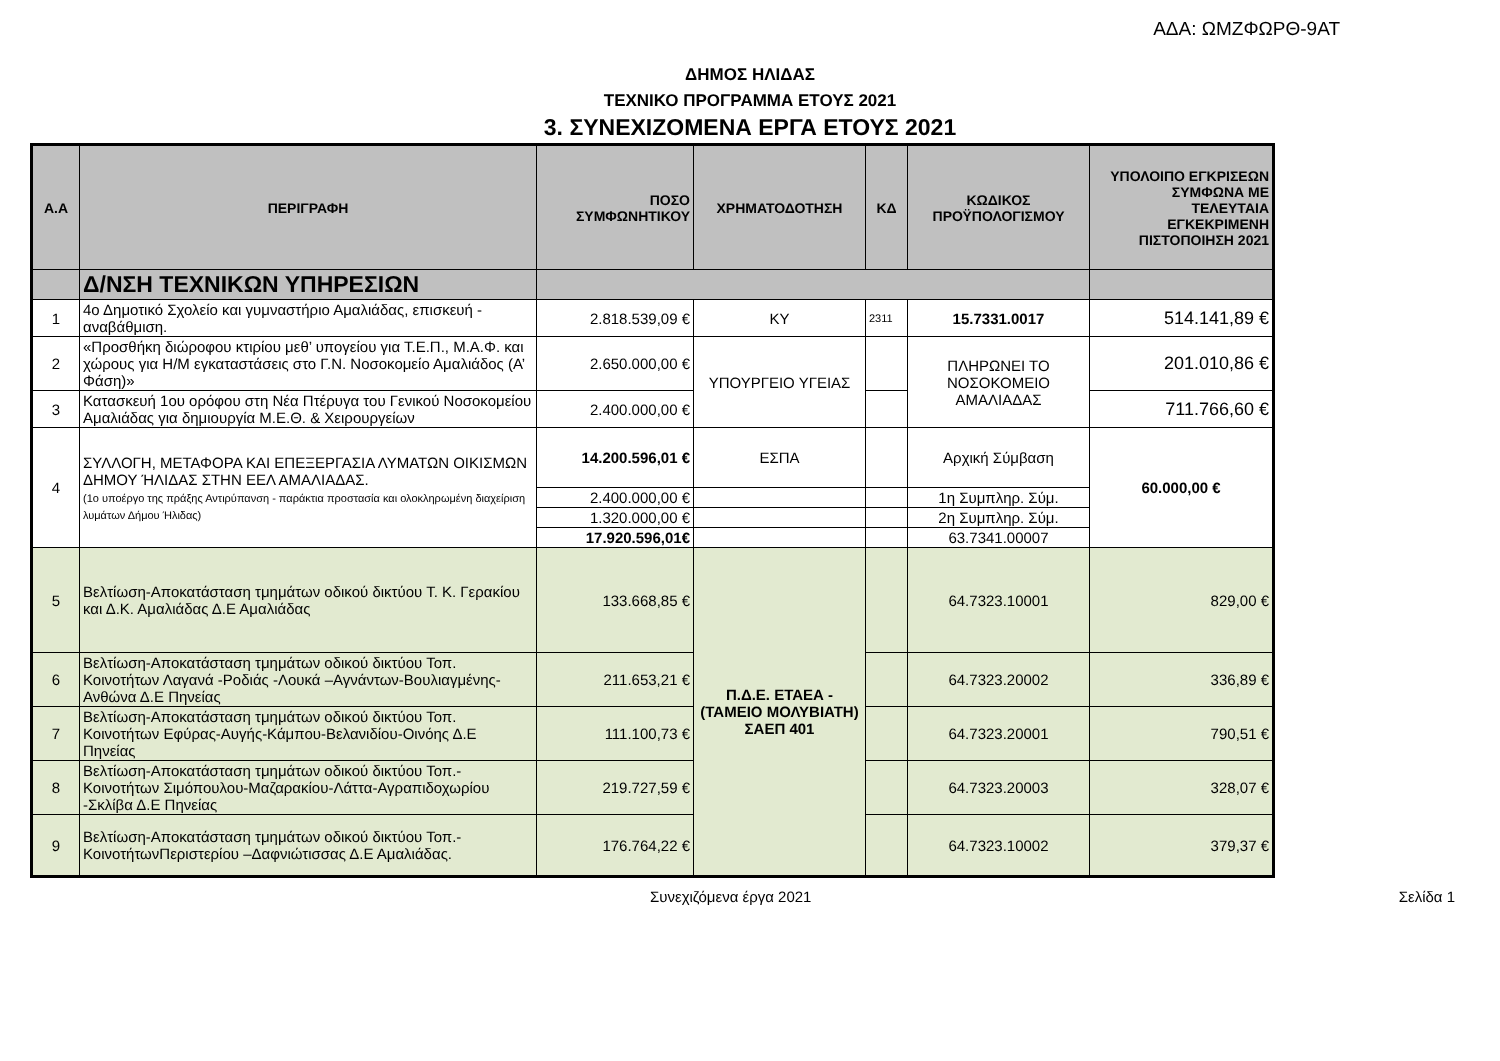ΑΔΑ: ΩΜΖΦΩΡΘ-9ΑΤ
ΔΗΜΟΣ ΗΛΙΔΑΣ
ΤΕΧΝΙΚΟ ΠΡΟΓΡΑΜΜΑ ΕΤΟΥΣ 2021
3. ΣΥΝΕΧΙΖΟΜΕΝΑ ΕΡΓΑ ΕΤΟΥΣ 2021
| Α.Α | ΠΕΡΙΓΡΑΦΗ | ΠΟΣΟ ΣΥΜΦΩΝΗΤΙΚΟΥ | ΧΡΗΜΑΤΟΔΟΤΗΣΗ | ΚΔ | ΚΩΔΙΚΟΣ ΠΡΟΫΠΟΛΟΓΙΣΜΟΥ | ΥΠΟΛΟΙΠΟ ΕΓΚΡΙΣΕΩΝ ΣΥΜΦΩΝΑ ΜΕ ΤΕΛΕΥΤΑΙΑ ΕΓΚΕΚΡΙΜΕΝΗ ΠΙΣΤΟΠΟΙΗΣΗ 2021 |
| --- | --- | --- | --- | --- | --- | --- |
| | Δ/ΝΣΗ ΤΕΧΝΙΚΩΝ ΥΠΗΡΕΣΙΩΝ | | | | | |
| 1 | 4ο Δημοτικό Σχολείο και γυμναστήριο Αμαλιάδας, επισκευή - αναβάθμιση. | 2.818.539,09 € | ΚΥ | 2311 | 15.7331.0017 | 514.141,89 € |
| 2 | «Προσθήκη διώροφου κτιρίου μεθ’ υπογείου για Τ.Ε.Π., Μ.Α.Φ. και χώρους για Η/Μ εγκαταστάσεις στο Γ.Ν. Νοσοκομείο Αμαλιάδος (Α’ Φάση)» | 2.650.000,00 € | ΥΠΟΥΡΓΕΙΟ ΥΓΕΙΑΣ | | ΠΛΗΡΩΝΕΙ ΤΟ ΝΟΣΟΚΟΜΕΙΟ ΑΜΑΛΙΑΔΑΣ | 201.010,86 € |
| 3 | Κατασκευή 1ου ορόφου στη Νέα Πτέρυγα του Γενικού Νοσοκομείου Αμαλιάδας για δημιουργία Μ.Ε.Θ. & Χειρουργείων | 2.400.000,00 € | | | | 711.766,60 € |
| 4 | ΣΥΛΛΟΓΗ, ΜΕΤΑΦΟΡΑ ΚΑΙ ΕΠΕΞΕΡΓΑΣΙΑ ΛΥΜΑΤΩΝ ΟΙΚΙΣΜΩΝ ΔΗΜΟΥ ΉΛΙΔΑΣ ΣΤΗΝ ΕΕΛ ΑΜΑΛΙΑΔΑΣ. (1ο υποέργο της πράξης Αντιρύπανση - παράκτια προστασία και ολοκληρωμένη διαχείριση λυμάτων Δήμου Ήλιδας) | 14.200.596,01 € | ΕΣΠΑ | | Αρχική Σύμβαση | 60.000,00 € |
| | | 2.400.000,00 € | | | 1η Συμπληρ. Σύμ. | |
| | | 1.320.000,00 € | | | 2η Συμπληρ. Σύμ. | |
| | | 17.920.596,01€ | | | 63.7341.00007 | |
| 5 | Βελτίωση-Αποκατάσταση τμημάτων οδικού δικτύου Τ. Κ. Γερακίου και Δ.Κ. Αμαλιάδας Δ.Ε Αμαλιάδας | 133.668,85 € | Π.Δ.Ε. ΕΤΑΕΑ - (ΤΑΜΕΙΟ ΜΟΛΥΒΙΑΤΗ) ΣΑΕΠ 401 | | 64.7323.10001 | 829,00 € |
| 6 | Βελτίωση-Αποκατάσταση τμημάτων οδικού δικτύου Τοπ. Κοινοτήτων Λαγανά -Ροδιάς -Λουκά –Αγνάντων-Βουλιαγμένης-Ανθώνα Δ.Ε Πηνείας | 211.653,21 € | | | 64.7323.20002 | 336,89 € |
| 7 | Βελτίωση-Αποκατάσταση τμημάτων οδικού δικτύου Τοπ. Κοινοτήτων Εφύρας-Αυγής-Κάμπου-Βελανιδίου-Οινόης Δ.Ε Πηνείας | 111.100,73 € | | | 64.7323.20001 | 790,51 € |
| 8 | Βελτίωση-Αποκατάσταση τμημάτων οδικού δικτύου Τοπ.-Κοινοτήτων Σιμόπουλου-Μαζαρακίου-Λάττα-Αγραπιδοχωρίου -Σκλίβα Δ.Ε Πηνείας | 219.727,59 € | | | 64.7323.20003 | 328,07 € |
| 9 | Βελτίωση-Αποκατάσταση τμημάτων οδικού δικτύου Τοπ.-ΚοινοτήτωνΠεριστερίου –Δαφνιώτισσας Δ.Ε Αμαλιάδας. | 176.764,22 € | | | 64.7323.10002 | 379,37 € |
Συνεχιζόμενα έργα 2021 Σελίδα 1